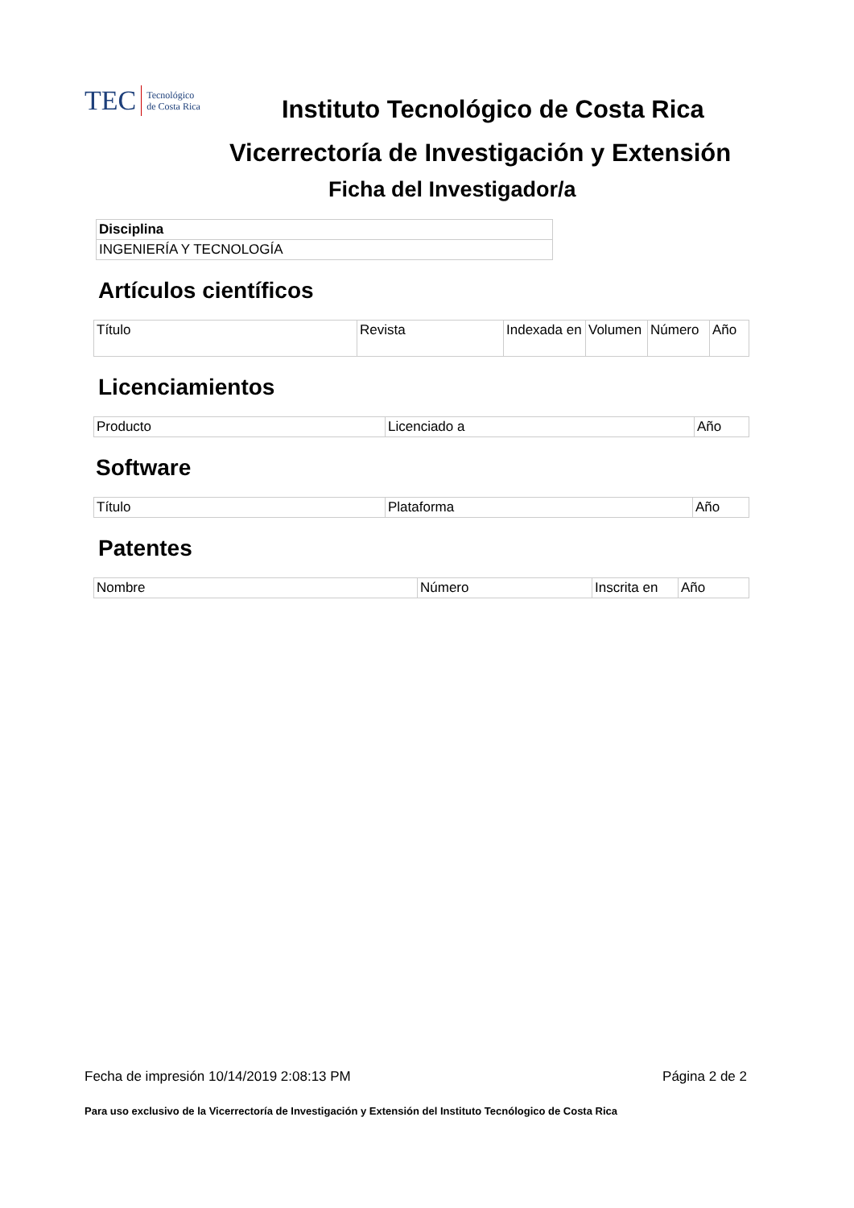TEC Tecnológico
de Costa Rica
Instituto Tecnológico de Costa Rica
Vicerrectoría de Investigación y Extensión
Ficha del Investigador/a
| Disciplina |
| --- |
| INGENIERÍA Y TECNOLOGÍA |
Artículos científicos
| Título | Revista | Indexada en | Volumen | Número | Año |
| --- | --- | --- | --- | --- | --- |
Licenciamientos
| Producto | Licenciado a | Año |
| --- | --- | --- |
Software
| Título | Plataforma | Año |
| --- | --- | --- |
Patentes
| Nombre | Número | Inscrita en | Año |
| --- | --- | --- | --- |
Fecha de impresión 10/14/2019 2:08:13 PM Página 2 de 2
Para uso exclusivo de la Vicerrectoría de Investigación y Extensión del Instituto Tecnólogico de Costa Rica